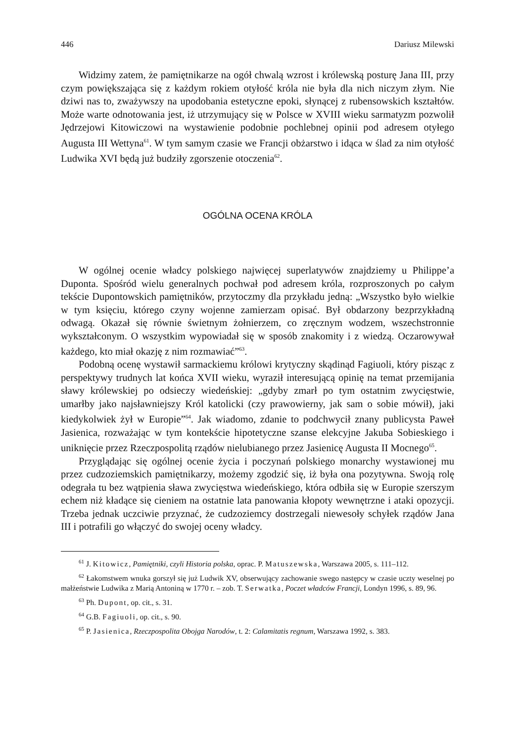446 Dariusz Milewski
Widzimy zatem, że pamiętnikarze na ogół chwalą wzrost i królewską posturę Jana III, przy czym powiększająca się z każdym rokiem otyłość króla nie była dla nich niczym złym. Nie dziwi nas to, zważywszy na upodobania estetyczne epoki, słynącej z rubensowskich kształtów. Może warte odnotowania jest, iż utrzymujący się w Polsce w XVIII wieku sarmatyzm pozwolił Jędrzejowi Kitowiczowi na wystawienie podobnie pochlebnej opinii pod adresem otyłego Augusta III Wettyna<sup>61</sup>. W tym samym czasie we Francji obżarstwo i idąca w ślad za nim otyłość Ludwika XVI będą już budziły zgorszenie otoczenia<sup>62</sup>.
OGÓLNA OCENA KRÓLA
W ogólnej ocenie władcy polskiego najwięcej superlatywów znajdziemy u Philippe’a Duponta. Spośród wielu generalnych pochwał pod adresem króla, rozproszonych po całym tekście Dupontowskich pamiętników, przytoczmy dla przykładu jedną: „Wszystko było wielkie w tym księciu, którego czyny wojenne zamierzam opisać. Był obdarzony bezprzykładną odwagą. Okazał się równie świetnym żołnierzem, co zręcznym wodzem, wszechstronnie wykształconym. O wszystkim wypowiadał się w sposób znakomity i z wiedzą. Oczarowywał każdego, kto miał okazję z nim rozmawiać”<sup>63</sup>.
Podobną ocenę wystawił sarmackiemu królowi krytyczny skądinąd Fagiuoli, który pisząc z perspektywy trudnych lat końca XVII wieku, wyraził interesującą opinię na temat przemijania sławy królewskiej po odsieczy wiedeńskiej: „gdyby zmarł po tym ostatnim zwycięstwie, umarłby jako najsławniejszy Król katolicki (czy prawowierny, jak sam o sobie mówił), jaki kiedykolwiek żył w Europie”<sup>64</sup>. Jak wiadomo, zdanie to podchwycił znany publicysta Paweł Jasienica, rozważając w tym kontekście hipotetyczne szanse elekcyjne Jakuba Sobieskiego i uniknięcie przez Rzeczpospolitą rządów nielubianego przez Jasienicę Augusta II Mocnego<sup>65</sup>.
Przyglądając się ogólnej ocenie życia i poczynań polskiego monarchy wystawionej mu przez cudzoziemskich pamiętnikarzy, możemy zgodzić się, iż była ona pozytywna. Swoją rolę odegrała tu bez wątpienia sława zwycięstwa wiedeńskiego, która odbiła się w Europie szerszym echem niż kładące się cieniem na ostatnie lata panowania kłopoty wewnętrzne i ataki opozycji. Trzeba jednak uczciwie przyznać, że cudzoziemcy dostrzegali niewesoły schyłek rządów Jana III i potrafili go włączyć do swojej oceny władcy.
<sup>61</sup> J. Kitowicz, Pamiętniki, czyli Historia polska, oprac. P. Matuszewska, Warszawa 2005, s. 111–112.
<sup>62</sup> Łakomstwem wnuka gorszył się już Ludwik XV, obserwujący zachowanie swego następcy w czasie uczty weselnej po małżeństwie Ludwika z Marią Antoniną w 1770 r. – zob. T. Serwatka, Poczet władców Francji, Londyn 1996, s. 89, 96.
<sup>63</sup> Ph. Dupont, op. cit., s. 31.
<sup>64</sup> G.B. Fagiuoli, op. cit., s. 90.
<sup>65</sup> P. Jasienica, Rzeczpospolita Obojga Narodów, t. 2: Calamitatis regnum, Warszawa 1992, s. 383.